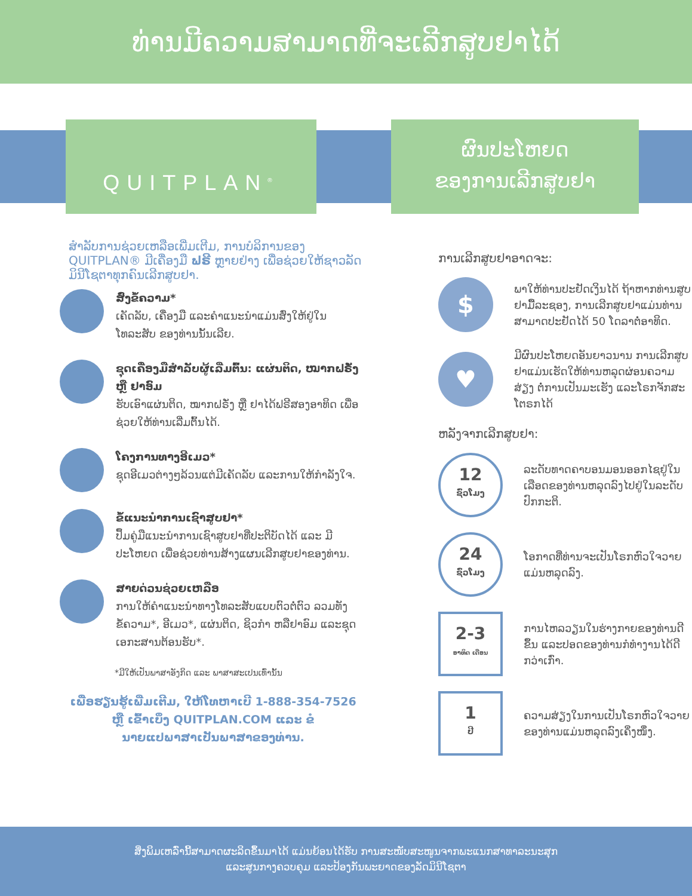ທ່ານມີຄວາມສາມາດທີ່ຈະເລີກສູບຢາໄດ້
QUITPLAN<sup>®</sup>
ຜົນປະໂຫຍດ
ຂອງການເລີກສູບຢາ
ສໍາລັບການຊ່ວຍເຫລືອເພີ່ມເຕີມ, ການບໍລິການຂອງ QUITPLAN® ມີເຄື່ອງມື ຟຣີ ຫຼາຍຢ່າງ ເພື່ອຊ່ວຍໃຫ້ຊາວລັດມິນີໂຊຕາທຸກຄົນເລີກສູບຢາ.
ສົ່ງຂໍ້ຄວາມ*
ເຄັດລັບ, ເຄື່ອງມື ແລະຄໍາແນະນໍາແມ່ນສົ່ງໃຫ້ຢູ່ໃນໂທລະສັບ ຂອງທ່ານນັ້ນເລີຍ.
ຊຸດເຄື່ອງມືສໍາລັບຜູ້ເລີ່ມຕົ້ນ: ແຜ່ນຕິດ, ໝາກຝຣັ່ງ ຫຼື ຢາອົມ
ຮັບເອົາແຜ່ນຕິດ, ໝາກຝຣັ່ງ ຫຼື ຢາໄດ້ຟຣີສອງອາທິດ ເພື່ອຊ່ວຍໃຫ້ທ່ານເລີ່ມຕົ້ນໄດ້.
ໂຄງການທາງອີເມວ*
ຊຸດອີເມວຕ່າງໆລ້ວນແຕ່ມີເຄັດລັບ ແລະການໃຫ້ກໍາລັງໃຈ.
ຂໍ້ແນະນໍາການເຊົາສູບຢາ*
ປຶ້ມຄູ່ມືແນະນໍາການເຊົາສູບຢາທີ່ປະຕິບັດໄດ້ ແລະ ມີປະໂຫຍດ ເພື່ອຊ່ວຍທ່ານສ້າງແຜນເລີກສູບຢາຂອງທ່ານ.
ສາຍດ່ວນຊ່ວຍເຫລືອ
ການໃຫ້ຄໍາແນະນໍາທາງໂທລະສັບແບບຕົວຕໍ່ຕົວ ລວມທັງຂໍ້ຄວາມ*, ອີເມວ*, ແຜ່ນຕິດ, ຊິວກໍາ ຫລືຢາອົມ ແລະຊຸດເອກະສານຕ້ອນຮັບ*.
*ມີໃຫ້ເປັນພາສາອັງກິດ ແລະ ພາສາສະເປນເທົ່ານັ້ນ
ເພື່ອຮຽນຮູ້ເພີ່ມເຕີມ, ໃຫ້ໂທຫາເບີ 1-888-354-7526
ຫຼື ເຂົ້າເບິ່ງ QUITPLAN.COM ແລະ ຂໍ
ນາຍແປພາສາເປັນພາສາຂອງທ່ານ.
ການເລີກສູບຢາອາດຈະ:
$
ພາໃຫ້ທ່ານປະຢັດເງິນໄດ້ ຖ້າຫາກທ່ານສູບຢາມື້ລະຊອງ, ການເລີກສູບຢາແມ່ນທ່ານສາມາດປະຢັດໄດ້ 50 ໂດລາຕໍ່ອາທິດ.
♥
ມີຜົນປະໂຫຍດອັນຍາວນານ ການເລີກສູບຢາແມ່ນເຮັດໃຫ້ທ່ານຫລຸດຜ່ອນຄວາມສ່ຽງ ຕໍ່ການເປັນມະເຮັງ ແລະໂຣກຈັກສະໂຕຣກໄດ້
ຫລັງຈາກເລີກສູບຢາ:
12
ຊົ່ວໂມງ
ລະດັບທາດຄາບອນມອນອອກໄຊຢູ່ໃນເລືອດຂອງທ່ານຫລຸດລົງໄປຢູ່ໃນລະດັບປົກກະຕິ.
24
ຊົ່ວໂມງ
ໂອກາດທີ່ທ່ານຈະເປັນໂຣກຫົວໃຈວາຍແມ່ນຫລຸດລົງ.
2-3
ອາທິດ ເດືອນ
ການໄຫລວຽນໃນຮ່າງກາຍຂອງທ່ານດີຂຶ້ນ ແລະປອດຂອງທ່ານກໍທໍາງານໄດ້ດີກວ່າເກົ່າ.
1
ປີ
ຄວາມສ່ຽງໃນການເປັນໂຣກຫົວໃຈວາຍຂອງທ່ານແມ່ນຫລຸດລົງເຄິ່ງໜຶ່ງ.
ສິ່ງພິມເຫລົ່ານີ້ສາມາດຜະລິດຂຶ້ນມາໄດ້ ແມ່ນຍ້ອນໄດ້ຮັບ ການສະໜັບສະໜູນຈາກພະແນກສາທາລະນະສຸກ
ແລະສູນກາງຄວບຄຸມ ແລະປ້ອງກັນພະຍາດຂອງລັດມິນີໂຊຕາ